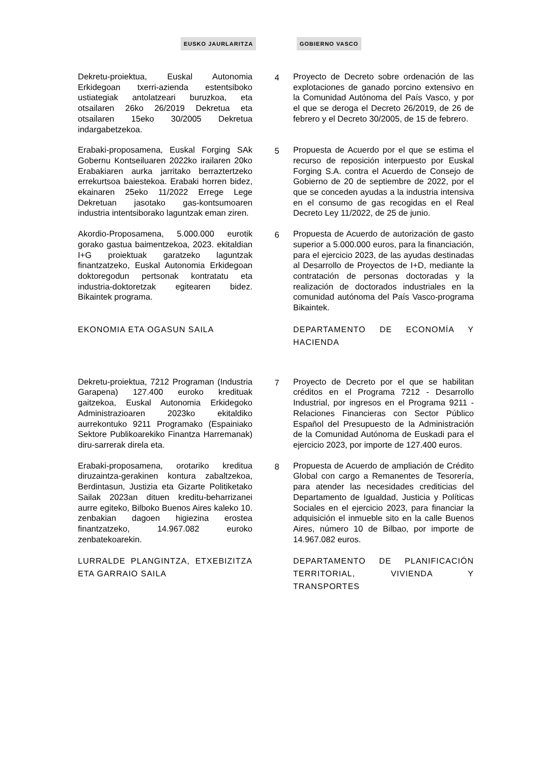EUSKO JAURLARITZA GOBIERNO VASCO
Dekretu-proiektua, Euskal Autonomia Erkidegoan txerri-azienda estentsiboko ustiategiak antolatzeari buruzkoa, eta otsailaren 26ko 26/2019 Dekretua eta otsailaren 15eko 30/2005 Dekretua indargabetzekoa.
4 Proyecto de Decreto sobre ordenación de las explotaciones de ganado porcino extensivo en la Comunidad Autónoma del País Vasco, y por el que se deroga el Decreto 26/2019, de 26 de febrero y el Decreto 30/2005, de 15 de febrero.
Erabaki-proposamena, Euskal Forging SAk Gobernu Kontseiluaren 2022ko irailaren 20ko Erabakiaren aurka jarritako berraztertzeko errekurtsoa baiestekoa. Erabaki horren bidez, ekainaren 25eko 11/2022 Errege Lege Dekretuan jasotako gas-kontsumoaren industria intentsiborako laguntzak eman ziren.
5 Propuesta de Acuerdo por el que se estima el recurso de reposición interpuesto por Euskal Forging S.A. contra el Acuerdo de Consejo de Gobierno de 20 de septiembre de 2022, por el que se conceden ayudas a la industria intensiva en el consumo de gas recogidas en el Real Decreto Ley 11/2022, de 25 de junio.
Akordio-Proposamena, 5.000.000 eurotik gorako gastua baimentzekoa, 2023. ekitaldian I+G proiektuak garatzeko laguntzak finantzatzeko, Euskal Autonomia Erkidegoan doktoregodun pertsonak kontratatu eta industria-doktoretzak egitearen bidez. Bikaintek programa.
6 Propuesta de Acuerdo de autorización de gasto superior a 5.000.000 euros, para la financiación, para el ejercicio 2023, de las ayudas destinadas al Desarrollo de Proyectos de I+D, mediante la contratación de personas doctoradas y la realización de doctorados industriales en la comunidad autónoma del País Vasco-programa Bikaintek.
EKONOMIA ETA OGASUN SAILA DEPARTAMENTO DE ECONOMÍA Y HACIENDA
Dekretu-proiektua, 7212 Programan (Industria Garapena) 127.400 euroko kredituak gaitzekoa, Euskal Autonomia Erkidegoko Administrazioaren 2023ko ekitaldiko aurrekontuko 9211 Programako (Espainiako Sektore Publikoarekiko Finantza Harremanak) diru-sarrerak direla eta.
7 Proyecto de Decreto por el que se habilitan créditos en el Programa 7212 - Desarrollo Industrial, por ingresos en el Programa 9211 - Relaciones Financieras con Sector Público Español del Presupuesto de la Administración de la Comunidad Autónoma de Euskadi para el ejercicio 2023, por importe de 127.400 euros.
Erabaki-proposamena, orotariko kreditua diruzaintza-gerakinen kontura zabaltzekoa, Berdintasun, Justizia eta Gizarte Politiketako Sailak 2023an dituen kreditu-beharrizanei aurre egiteko, Bilboko Buenos Aires kaleko 10. zenbakian dagoen higiezina erostea finantzatzeko, 14.967.082 euroko zenbatekoarekin.
8 Propuesta de Acuerdo de ampliación de Crédito Global con cargo a Remanentes de Tesorería, para atender las necesidades crediticias del Departamento de Igualdad, Justicia y Políticas Sociales en el ejercicio 2023, para financiar la adquisición el inmueble sito en la calle Buenos Aires, número 10 de Bilbao, por importe de 14.967.082 euros.
LURRALDE PLANGINTZA, ETXEBIZITZA ETA GARRAIO SAILA
DEPARTAMENTO DE PLANIFICACIÓN TERRITORIAL, VIVIENDA Y TRANSPORTES